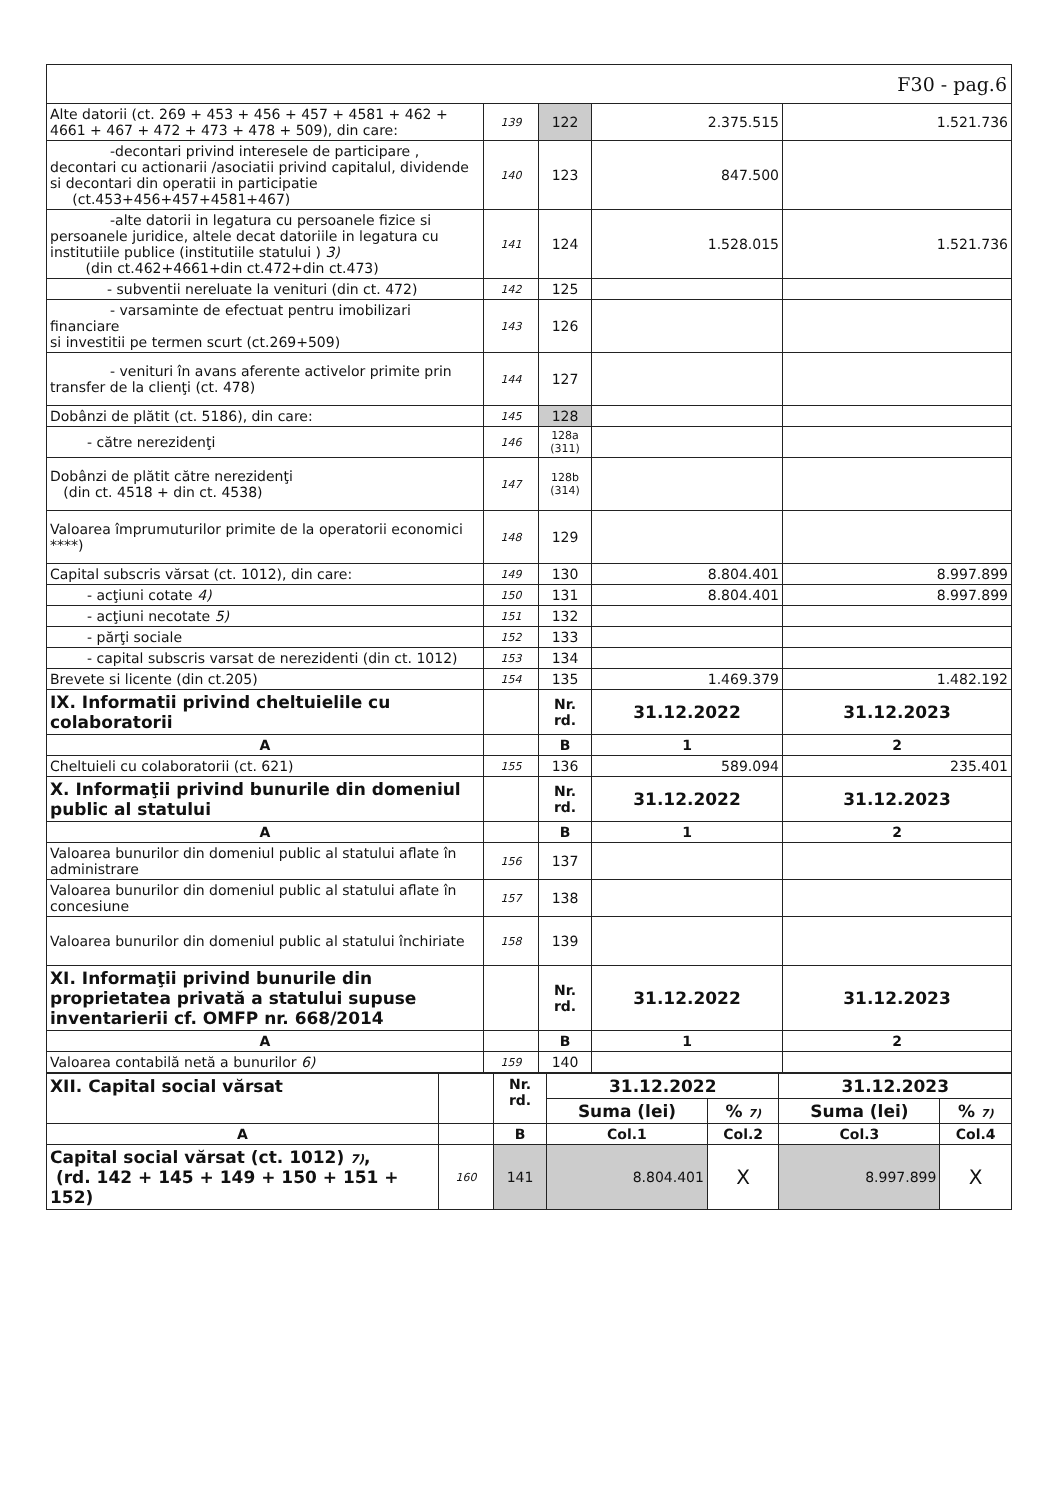| F30 - pag.6 | | | | |
| Alte datorii (ct. 269 + 453 + 456 + 457 + 4581 + 462 + 4661 + 467 + 472 + 473 + 478 + 509), din care: | 139 | 122 | 2.375.515 | 1.521.736 |
| -decontari privind interesele de participare , decontari cu actionarii /asociatii privind capitalul, dividende si decontari din operatii in participatie (ct.453+456+457+4581+467) | 140 | 123 | 847.500 | |
| -alte datorii in legatura cu persoanele fizice si persoanele juridice, altele decat datoriile in legatura cu institutiile publice (institutiile statului ) 3) (din ct.462+4661+din ct.472+din ct.473) | 141 | 124 | 1.528.015 | 1.521.736 |
| - subventii nereluate la venituri (din ct. 472) | 142 | 125 | | |
| - varsaminte de efectuat pentru imobilizari financiare si investitii pe termen scurt (ct.269+509) | 143 | 126 | | |
| - venituri în avans aferente activelor primite prin transfer de la clienţi (ct. 478) | 144 | 127 | | |
| Dobânzi de plătit (ct. 5186), din care: | 145 | 128 | | |
| - către nerezidenţi | 146 | 128a (311) | | |
| Dobânzi de plătit către nerezidenţi (din ct. 4518 + din ct. 4538) | 147 | 128b (314) | | |
| Valoarea împrumuturilor primite de la operatorii economici ****) | 148 | 129 | | |
| Capital subscris vărsat (ct. 1012), din care: | 149 | 130 | 8.804.401 | 8.997.899 |
| - acţiuni cotate 4) | 150 | 131 | 8.804.401 | 8.997.899 |
| - acţiuni necotate 5) | 151 | 132 | | |
| - părţi sociale | 152 | 133 | | |
| - capital subscris varsat de nerezidenti (din ct. 1012) | 153 | 134 | | |
| Brevete si licente (din ct.205) | 154 | 135 | 1.469.379 | 1.482.192 |
| IX. Informatii privind cheltuielile cu colaboratorii | | Nr. rd. | 31.12.2022 | 31.12.2023 |
| A | | B | 1 | 2 |
| Cheltuieli cu colaboratorii (ct. 621) | 155 | 136 | 589.094 | 235.401 |
| X. Informaţii privind bunurile din domeniul public al statului | | Nr. rd. | 31.12.2022 | 31.12.2023 |
| A | | B | 1 | 2 |
| Valoarea bunurilor din domeniul public al statului aflate în administrare | 156 | 137 | | |
| Valoarea bunurilor din domeniul public al statului aflate în concesiune | 157 | 138 | | |
| Valoarea bunurilor din domeniul public al statului închiriate | 158 | 139 | | |
| XI. Informaţii privind bunurile din proprietatea privată a statului supuse inventarierii cf. OMFP nr. 668/2014 | | Nr. rd. | 31.12.2022 | 31.12.2023 |
| A | | B | 1 | 2 |
| Valoarea contabilă netă a bunurilor 6) | 159 | 140 | | |
| XII. Capital social vărsat | | Nr. rd. | 31.12.2022 | | 31.12.2023 | |
| | | | Suma (lei) | % 7) | Suma (lei) | % 7) |
| A | | B | Col.1 | Col.2 | Col.3 | Col.4 |
| Capital social vărsat (ct. 1012) 7) , (rd. 142 + 145 + 149 + 150 + 151 + 152) | 160 | 141 | 8.804.401 | X | 8.997.899 | X |